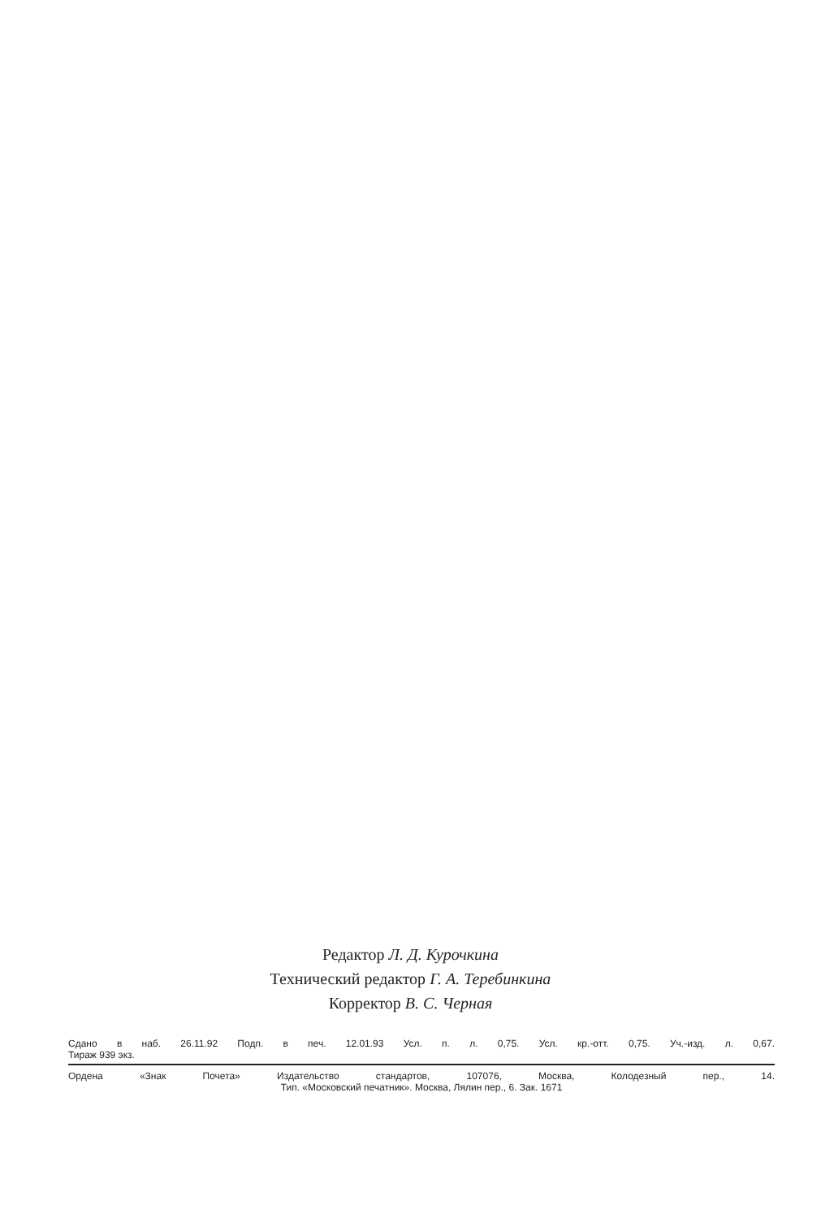Редактор Л. Д. Курочкина
Технический редактор Г. А. Теребинкина
Корректор В. С. Черная
Сдано в наб. 26.11.92 Подп. в печ. 12.01.93 Усл. п. л. 0,75. Усл. кр.-отт. 0,75. Уч.-изд. л. 0,67.
Тираж 939 экз.
Ордена «Знак Почета» Издательство стандартов, 107076, Москва, Колодезный пер., 14.
Тип. «Московский печатник». Москва, Лялин пер., 6. Зак. 1671